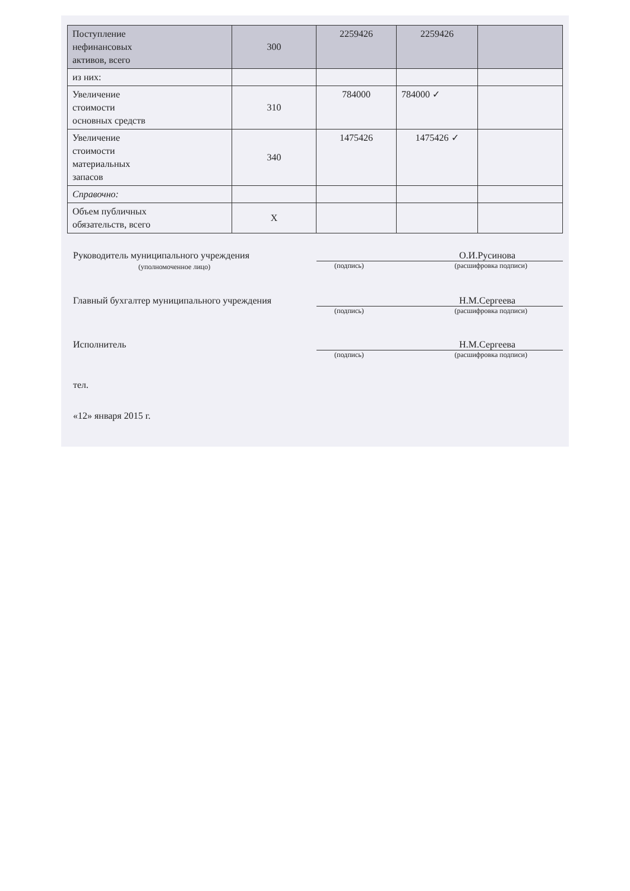| Поступление нефинансовых активов, всего | 300 | 2259426 | 2259426 | |
| из них: | | | | |
| Увеличение стоимости основных средств | 310 | 784000 | 784000 ✓ | |
| Увеличение стоимости материальных запасов | 340 | 1475426 | 1475426 ✓ | |
| Справочно: | | | | |
| Объем публичных обязательств, всего | Х | | | |
Руководитель муниципального учреждения
(уполномоченное лицо)
О.И.Русинова
(подпись) (расшифровка подписи)
Главный бухгалтер муниципального учреждения
Н.М.Сергеева
(подпись) (расшифровка подписи)
Исполнитель Н.М.Сергеева
(подпись) (расшифровка подписи)
тел.
«12» января 2015 г.